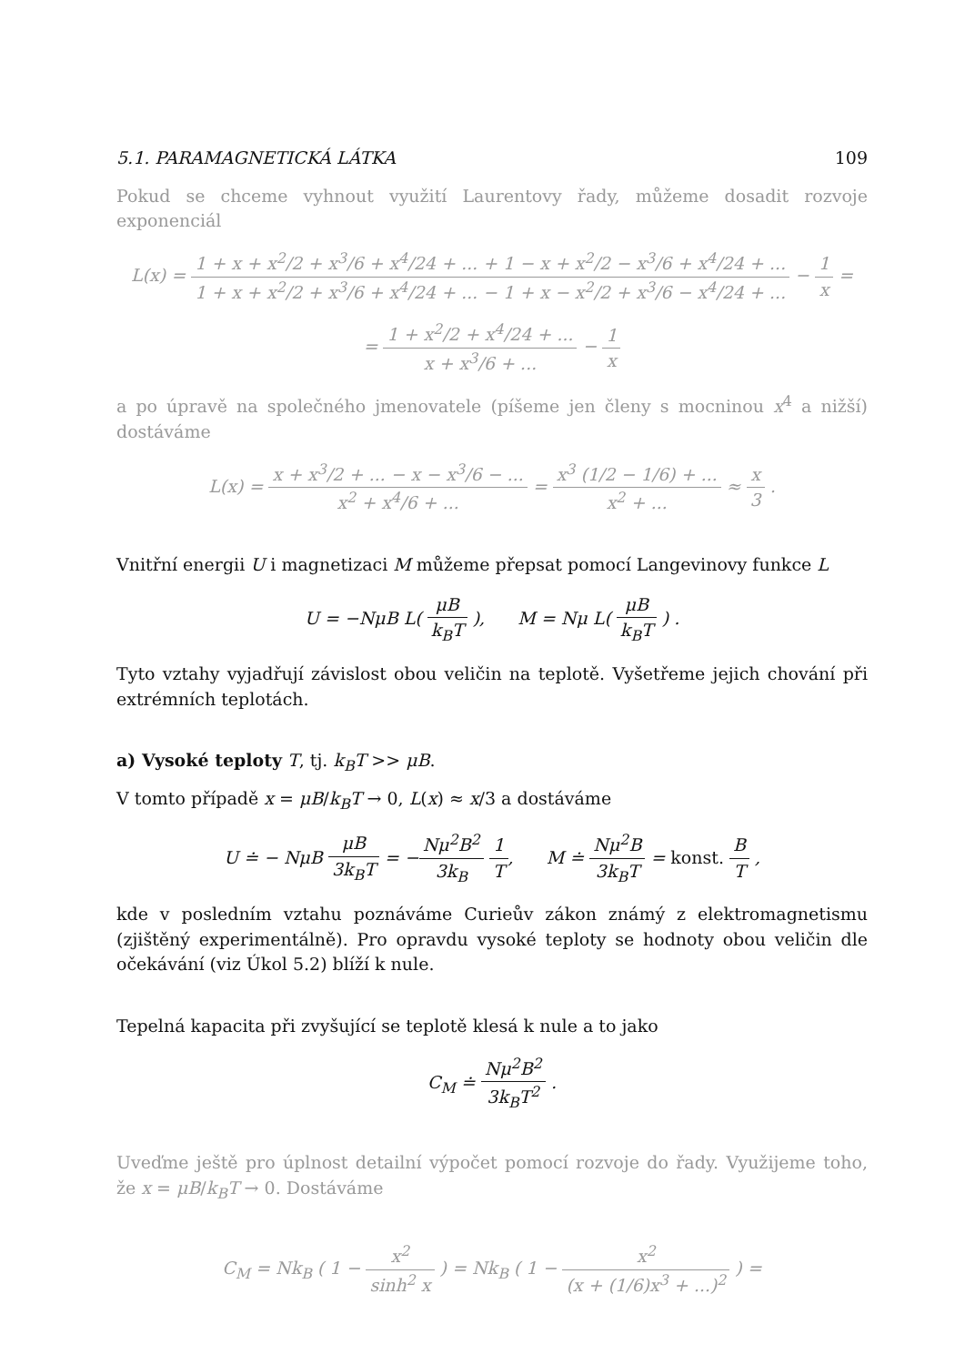5.1. PARAMAGNETICKÁ LÁTKA 109
Pokud se chceme vyhnout využití Laurentovy řady, můžeme dosadit rozvoje exponenciál
L(x) = 1 + x + x<sup>2</sup>/2 + x<sup>3</sup>/6 + x<sup>4</sup>/24 + ... + 1 − x + x<sup>2</sup>/2 − x<sup>3</sup>/6 + x<sup>4</sup>/24 + ... 1 + x + x<sup>2</sup>/2 + x<sup>3</sup>/6 + x<sup>4</sup>/24 + ... − 1 + x − x<sup>2</sup>/2 + x<sup>3</sup>/6 − x<sup>4</sup>/24 + ... − 1 x =
= 1 + x<sup>2</sup>/2 + x<sup>4</sup>/24 + ... x + x<sup>3</sup>/6 + ... − 1 x
a po úpravě na společného jmenovatele (píšeme jen členy s mocninou x<sup>4</sup> a nižší) dostáváme
L(x) = x + x<sup>3</sup>/2 + ... − x − x<sup>3</sup>/6 − ... x<sup>2</sup> + x<sup>4</sup>/6 + ... = x<sup>3</sup> (1/2 − 1/6) + ... x<sup>2</sup> + ... ≈ x 3 .
Vnitřní energii U i magnetizaci M můžeme přepsat pomocí Langevinovy funkce L
U = −NμB L( μB k<sub>B</sub>T ), M = Nμ L( μB k<sub>B</sub>T ) .
Tyto vztahy vyjadřují závislost obou veličin na teplotě. Vyšetřeme jejich chování při extrémních teplotách.
a) Vysoké teploty T, tj. k<sub>B</sub>T >> μB.
V tomto případě x = μB/k<sub>B</sub>T → 0, L(x) ≈ x/3 a dostáváme
U ≐ − NμB μB 3k<sub>B</sub>T = −Nμ<sup>2</sup>B<sup>2</sup> 3k<sub>B</sub> 1 T, M ≐ Nμ<sup>2</sup>B 3k<sub>B</sub>T = konst. B T ,
kde v posledním vztahu poznáváme Curieův zákon známý z elektromagnetismu (zjištěný experimentálně). Pro opravdu vysoké teploty se hodnoty obou veličin dle očekávání (viz Úkol 5.2) blíží k nule.
Tepelná kapacita při zvyšující se teplotě klesá k nule a to jako
C<sub>M</sub> ≐ Nμ<sup>2</sup>B<sup>2</sup> 3k<sub>B</sub>T<sup>2</sup> .
Uveďme ještě pro úplnost detailní výpočet pomocí rozvoje do řady. Využijeme toho, že x = μB/k<sub>B</sub>T → 0. Dostáváme
C<sub>M</sub> = Nk<sub>B</sub> ( 1 − x<sup>2</sup> sinh<sup>2</sup> x ) = Nk<sub>B</sub> ( 1 − x<sup>2</sup> (x + (1/6)x<sup>3</sup> + ...)<sup>2</sup> ) =